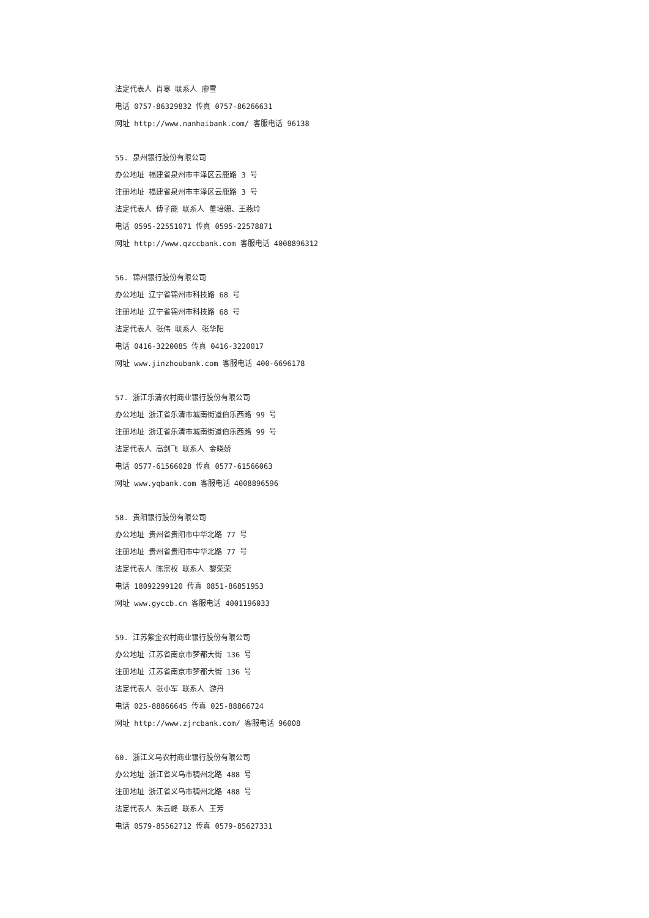法定代表人 肖寒 联系人 廖雪
电话 0757-86329832 传真 0757-86266631
网址 http://www.nanhaibank.com/ 客服电话 96138
55. 泉州银行股份有限公司
办公地址 福建省泉州市丰泽区云鹿路 3 号
注册地址 福建省泉州市丰泽区云鹿路 3 号
法定代表人 傅子能 联系人 董培姗、王燕玲
电话 0595-22551071 传真 0595-22578871
网址 http://www.qzccbank.com 客服电话 4008896312
56. 锦州银行股份有限公司
办公地址 辽宁省锦州市科技路 68 号
注册地址 辽宁省锦州市科技路 68 号
法定代表人 张伟 联系人 张华阳
电话 0416-3220085 传真 0416-3220017
网址 www.jinzhoubank.com 客服电话 400-6696178
57. 浙江乐清农村商业银行股份有限公司
办公地址 浙江省乐清市城南街道伯乐西路 99 号
注册地址 浙江省乐清市城南街道伯乐西路 99 号
法定代表人 高剑飞 联系人 金晓娇
电话 0577-61566028 传真 0577-61566063
网址 www.yqbank.com 客服电话 4008896596
58. 贵阳银行股份有限公司
办公地址 贵州省贵阳市中华北路 77 号
注册地址 贵州省贵阳市中华北路 77 号
法定代表人 陈宗权 联系人 黎荣荣
电话 18092299120 传真 0851-86851953
网址 www.gyccb.cn 客服电话 4001196033
59. 江苏紫金农村商业银行股份有限公司
办公地址 江苏省南京市梦都大街 136 号
注册地址 江苏省南京市梦都大街 136 号
法定代表人 张小军 联系人 游丹
电话 025-88866645 传真 025-88866724
网址 http://www.zjrcbank.com/ 客服电话 96008
60. 浙江义乌农村商业银行股份有限公司
办公地址 浙江省义乌市稠州北路 488 号
注册地址 浙江省义乌市稠州北路 488 号
法定代表人 朱云峰 联系人 王芳
电话 0579-85562712 传真 0579-85627331